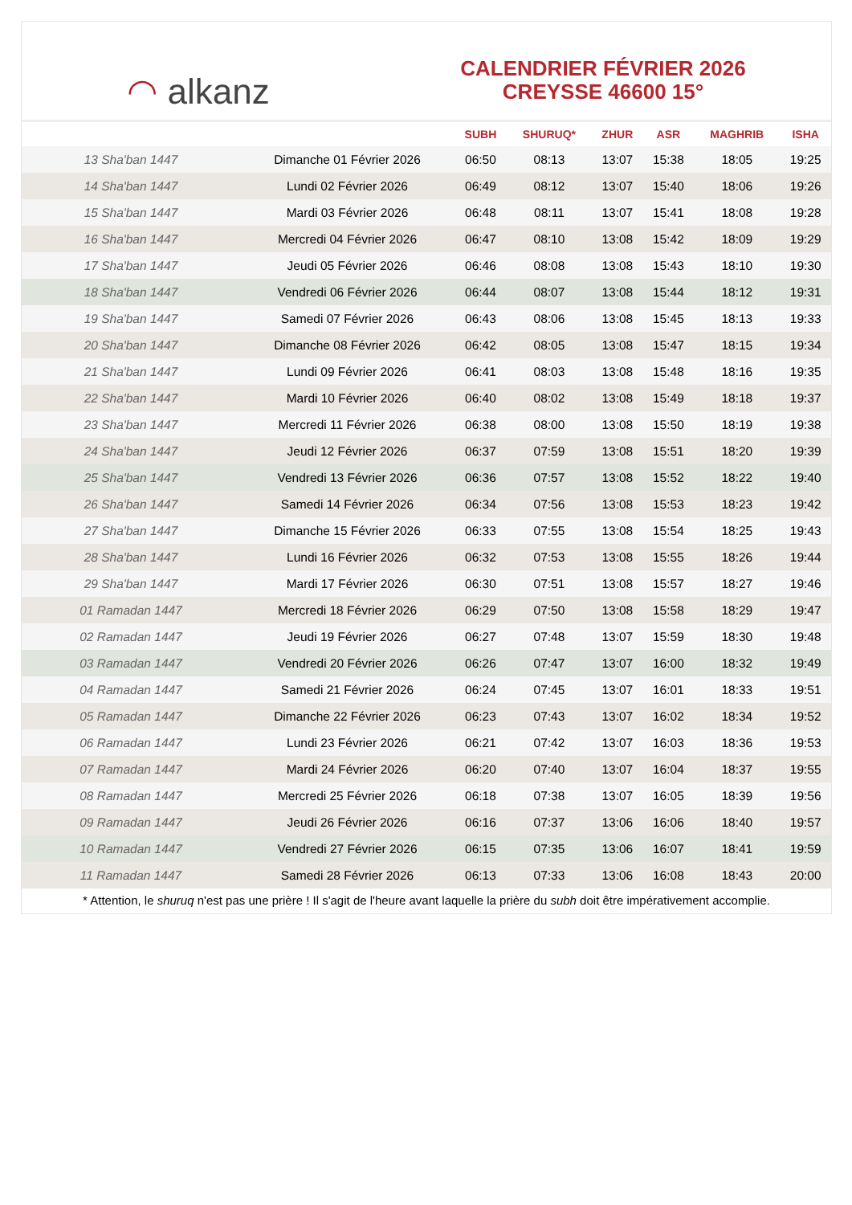◠ alkanz
CALENDRIER FÉVRIER 2026
CREYSSE 46600 15°
| | | SUBH | SHURUQ* | ZHUR | ASR | MAGHRIB | ISHA |
| --- | --- | --- | --- | --- | --- | --- | --- |
| 13 Sha'ban 1447 | Dimanche 01 Février 2026 | 06:50 | 08:13 | 13:07 | 15:38 | 18:05 | 19:25 |
| 14 Sha'ban 1447 | Lundi 02 Février 2026 | 06:49 | 08:12 | 13:07 | 15:40 | 18:06 | 19:26 |
| 15 Sha'ban 1447 | Mardi 03 Février 2026 | 06:48 | 08:11 | 13:07 | 15:41 | 18:08 | 19:28 |
| 16 Sha'ban 1447 | Mercredi 04 Février 2026 | 06:47 | 08:10 | 13:08 | 15:42 | 18:09 | 19:29 |
| 17 Sha'ban 1447 | Jeudi 05 Février 2026 | 06:46 | 08:08 | 13:08 | 15:43 | 18:10 | 19:30 |
| 18 Sha'ban 1447 | Vendredi 06 Février 2026 | 06:44 | 08:07 | 13:08 | 15:44 | 18:12 | 19:31 |
| 19 Sha'ban 1447 | Samedi 07 Février 2026 | 06:43 | 08:06 | 13:08 | 15:45 | 18:13 | 19:33 |
| 20 Sha'ban 1447 | Dimanche 08 Février 2026 | 06:42 | 08:05 | 13:08 | 15:47 | 18:15 | 19:34 |
| 21 Sha'ban 1447 | Lundi 09 Février 2026 | 06:41 | 08:03 | 13:08 | 15:48 | 18:16 | 19:35 |
| 22 Sha'ban 1447 | Mardi 10 Février 2026 | 06:40 | 08:02 | 13:08 | 15:49 | 18:18 | 19:37 |
| 23 Sha'ban 1447 | Mercredi 11 Février 2026 | 06:38 | 08:00 | 13:08 | 15:50 | 18:19 | 19:38 |
| 24 Sha'ban 1447 | Jeudi 12 Février 2026 | 06:37 | 07:59 | 13:08 | 15:51 | 18:20 | 19:39 |
| 25 Sha'ban 1447 | Vendredi 13 Février 2026 | 06:36 | 07:57 | 13:08 | 15:52 | 18:22 | 19:40 |
| 26 Sha'ban 1447 | Samedi 14 Février 2026 | 06:34 | 07:56 | 13:08 | 15:53 | 18:23 | 19:42 |
| 27 Sha'ban 1447 | Dimanche 15 Février 2026 | 06:33 | 07:55 | 13:08 | 15:54 | 18:25 | 19:43 |
| 28 Sha'ban 1447 | Lundi 16 Février 2026 | 06:32 | 07:53 | 13:08 | 15:55 | 18:26 | 19:44 |
| 29 Sha'ban 1447 | Mardi 17 Février 2026 | 06:30 | 07:51 | 13:08 | 15:57 | 18:27 | 19:46 |
| 01 Ramadan 1447 | Mercredi 18 Février 2026 | 06:29 | 07:50 | 13:08 | 15:58 | 18:29 | 19:47 |
| 02 Ramadan 1447 | Jeudi 19 Février 2026 | 06:27 | 07:48 | 13:07 | 15:59 | 18:30 | 19:48 |
| 03 Ramadan 1447 | Vendredi 20 Février 2026 | 06:26 | 07:47 | 13:07 | 16:00 | 18:32 | 19:49 |
| 04 Ramadan 1447 | Samedi 21 Février 2026 | 06:24 | 07:45 | 13:07 | 16:01 | 18:33 | 19:51 |
| 05 Ramadan 1447 | Dimanche 22 Février 2026 | 06:23 | 07:43 | 13:07 | 16:02 | 18:34 | 19:52 |
| 06 Ramadan 1447 | Lundi 23 Février 2026 | 06:21 | 07:42 | 13:07 | 16:03 | 18:36 | 19:53 |
| 07 Ramadan 1447 | Mardi 24 Février 2026 | 06:20 | 07:40 | 13:07 | 16:04 | 18:37 | 19:55 |
| 08 Ramadan 1447 | Mercredi 25 Février 2026 | 06:18 | 07:38 | 13:07 | 16:05 | 18:39 | 19:56 |
| 09 Ramadan 1447 | Jeudi 26 Février 2026 | 06:16 | 07:37 | 13:06 | 16:06 | 18:40 | 19:57 |
| 10 Ramadan 1447 | Vendredi 27 Février 2026 | 06:15 | 07:35 | 13:06 | 16:07 | 18:41 | 19:59 |
| 11 Ramadan 1447 | Samedi 28 Février 2026 | 06:13 | 07:33 | 13:06 | 16:08 | 18:43 | 20:00 |
* Attention, le shuruq n'est pas une prière ! Il s'agit de l'heure avant laquelle la prière du subh doit être impérativement accomplie.